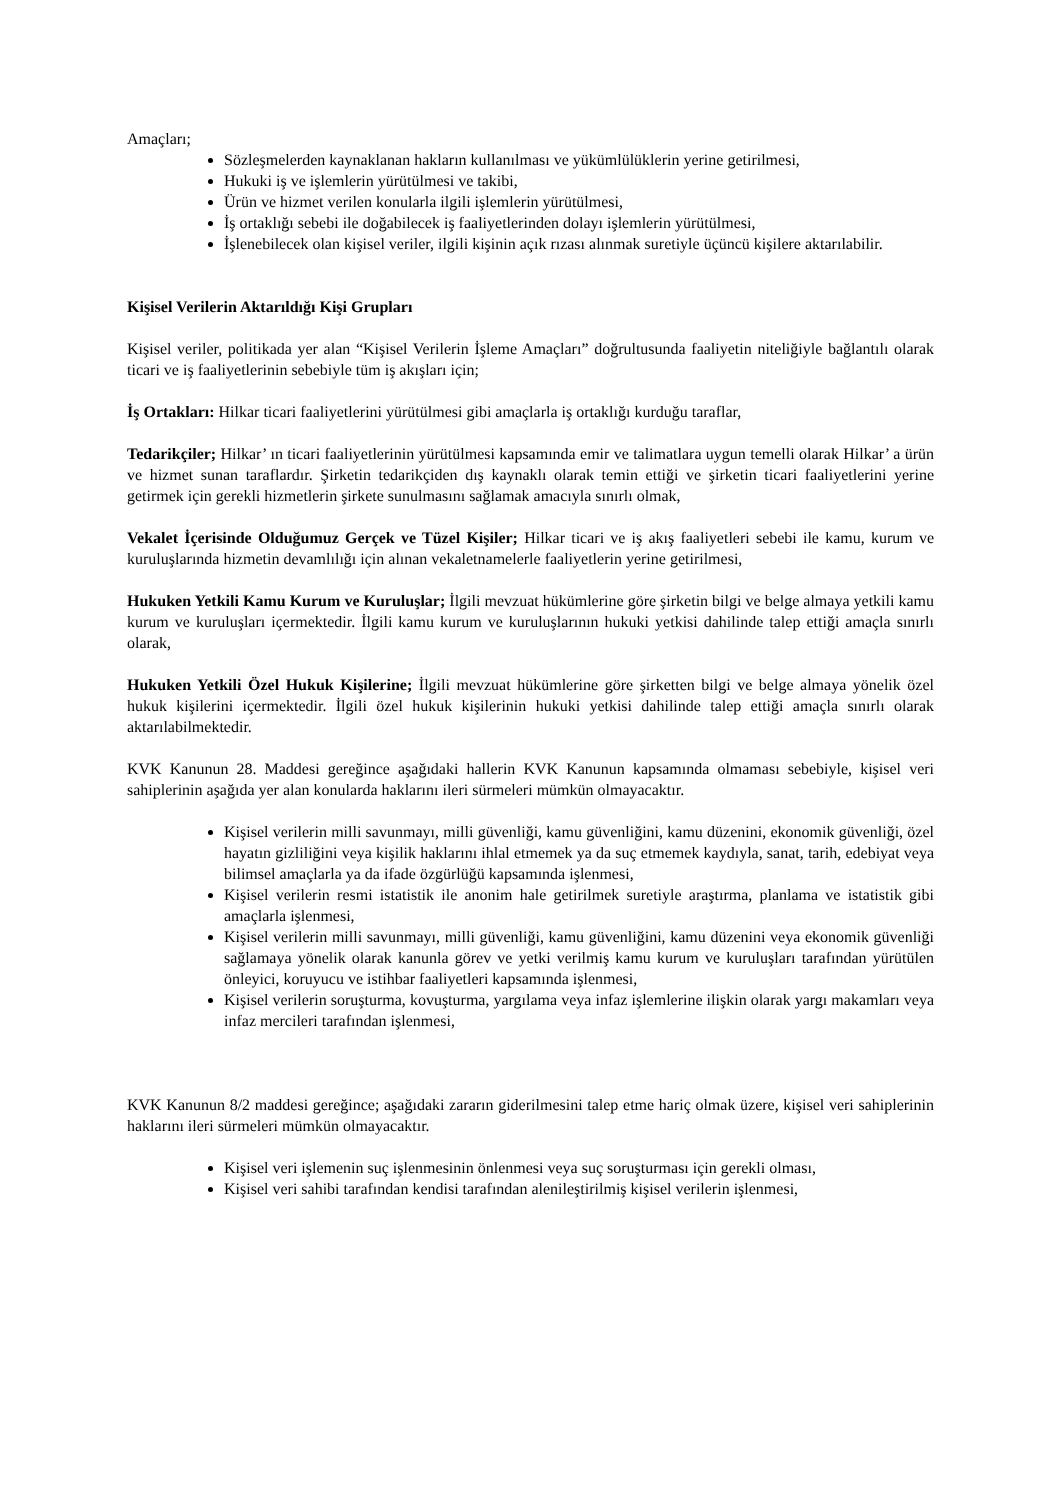Amaçları;
Sözleşmelerden kaynaklanan hakların kullanılması ve yükümlülüklerin yerine getirilmesi,
Hukuki iş ve işlemlerin yürütülmesi ve takibi,
Ürün ve hizmet verilen konularla ilgili işlemlerin yürütülmesi,
İş ortaklığı sebebi ile doğabilecek iş faaliyetlerinden dolayı işlemlerin yürütülmesi,
İşlenebilecek olan kişisel veriler, ilgili kişinin açık rızası alınmak suretiyle üçüncü kişilere aktarılabilir.
Kişisel Verilerin Aktarıldığı Kişi Grupları
Kişisel veriler, politikada yer alan “Kişisel Verilerin İşleme Amaçları” doğrultusunda faaliyetin niteliğiyle bağlantılı olarak ticari ve iş faaliyetlerinin sebebiyle tüm iş akışları için;
İş Ortakları: Hilkar ticari faaliyetlerini yürütülmesi gibi amaçlarla iş ortaklığı kurduğu taraflar,
Tedarikçiler; Hilkar’ ın ticari faaliyetlerinin yürütülmesi kapsamında emir ve talimatlara uygun temelli olarak Hilkar’ a ürün ve hizmet sunan taraflardır. Şirketin tedarikçiden dış kaynaklı olarak temin ettiği ve şirketin ticari faaliyetlerini yerine getirmek için gerekli hizmetlerin şirkete sunulmasını sağlamak amacıyla sınırlı olmak,
Vekalet İçerisinde Olduğumuz Gerçek ve Tüzel Kişiler; Hilkar ticari ve iş akış faaliyetleri sebebi ile kamu, kurum ve kuruluşlarında hizmetin devamlılığı için alınan vekaletnamelerle faaliyetlerin yerine getirilmesi,
Hukuken Yetkili Kamu Kurum ve Kuruluşlar; İlgili mevzuat hükümlerine göre şirketin bilgi ve belge almaya yetkili kamu kurum ve kuruluşları içermektedir. İlgili kamu kurum ve kuruluşlarının hukuki yetkisi dahilinde talep ettiği amaçla sınırlı olarak,
Hukuken Yetkili Özel Hukuk Kişilerine; İlgili mevzuat hükümlerine göre şirketten bilgi ve belge almaya yönelik özel hukuk kişilerini içermektedir. İlgili özel hukuk kişilerinin hukuki yetkisi dahilinde talep ettiği amaçla sınırlı olarak aktarılabilmektedir.
KVK Kanunun 28. Maddesi gereğince aşağıdaki hallerin KVK Kanunun kapsamında olmaması sebebiyle, kişisel veri sahiplerinin aşağıda yer alan konularda haklarını ileri sürmeleri mümkün olmayacaktır.
Kişisel verilerin milli savunmayı, milli güvenliği, kamu güvenliğini, kamu düzenini, ekonomik güvenliği, özel hayatın gizliliğini veya kişilik haklarını ihlal etmemek ya da suç etmemek kaydıyla, sanat, tarih, edebiyat veya bilimsel amaçlarla ya da ifade özgürlüğü kapsamında işlenmesi,
Kişisel verilerin resmi istatistik ile anonim hale getirilmek suretiyle araştırma, planlama ve istatistik gibi amaçlarla işlenmesi,
Kişisel verilerin milli savunmayı, milli güvenliği, kamu güvenliğini, kamu düzenini veya ekonomik güvenliği sağlamaya yönelik olarak kanunla görev ve yetki verilmiş kamu kurum ve kuruluşları tarafından yürütülen önleyici, koruyucu ve istihbar faaliyetleri kapsamında işlenmesi,
Kişisel verilerin soruşturma, kovuşturma, yargılama veya infaz işlemlerine ilişkin olarak yargı makamları veya infaz mercileri tarafından işlenmesi,
KVK Kanunun 8/2 maddesi gereğince; aşağıdaki zararın giderilmesini talep etme hariç olmak üzere, kişisel veri sahiplerinin haklarını ileri sürmeleri mümkün olmayacaktır.
Kişisel veri işlemenin suç işlenmesinin önlenmesi veya suç soruşturması için gerekli olması,
Kişisel veri sahibi tarafından kendisi tarafından alenileştirilmiş kişisel verilerin işlenmesi,